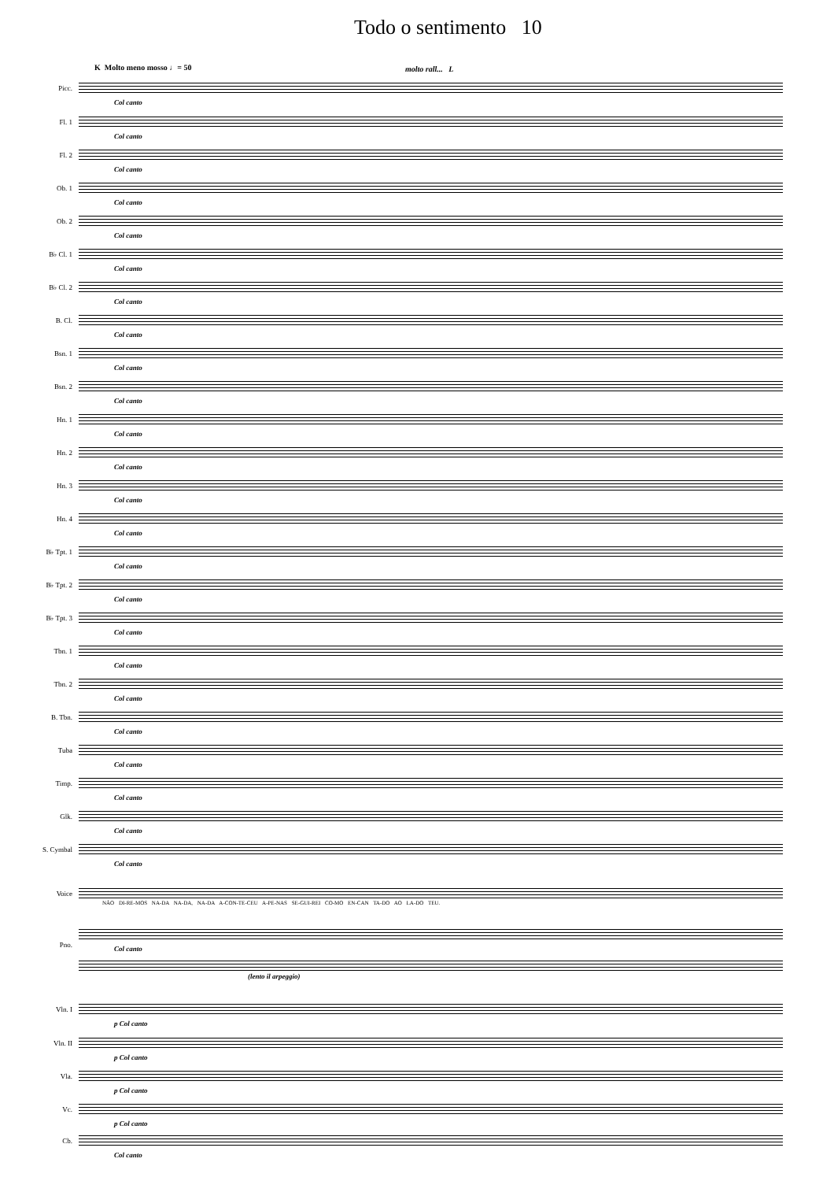Todo o sentimento 10
K Molto meno mosso ♩= 50 molto rall... L
Picc.
Col canto
Fl. 1
Col canto
Fl. 2
Col canto
Ob. 1
Col canto
Ob. 2
Col canto
B♭ Cl. 1
Col canto
B♭ Cl. 2
Col canto
B. Cl.
Col canto
Bsn. 1
Col canto
Bsn. 2
Col canto
Hn. 1
Col canto
Hn. 2
Col canto
Hn. 3
Col canto
Hn. 4
Col canto
B♭ Tpt. 1
Col canto
B♭ Tpt. 2
Col canto
B♭ Tpt. 3
Col canto
Tbn. 1
Col canto
Tbn. 2
Col canto
B. Tbn.
Col canto
Tuba
Col canto
Timp.
Col canto
Glk.
Col canto
S. Cymbal
Col canto
Voice
NÃO DI-RE-MOS NA-DA NA-DA, NA-DA A-CON-TE-CEU A-PE-NAS SE-GUI-REI CO-MO EN-CAN TA-DO AO LA-DO TEU.
Pno. Col canto
(lento il arpeggio)
Vln. I
p Col canto
Vln. II
p Col canto
Vla.
p Col canto
Vc.
p Col canto
Cb.
Col canto